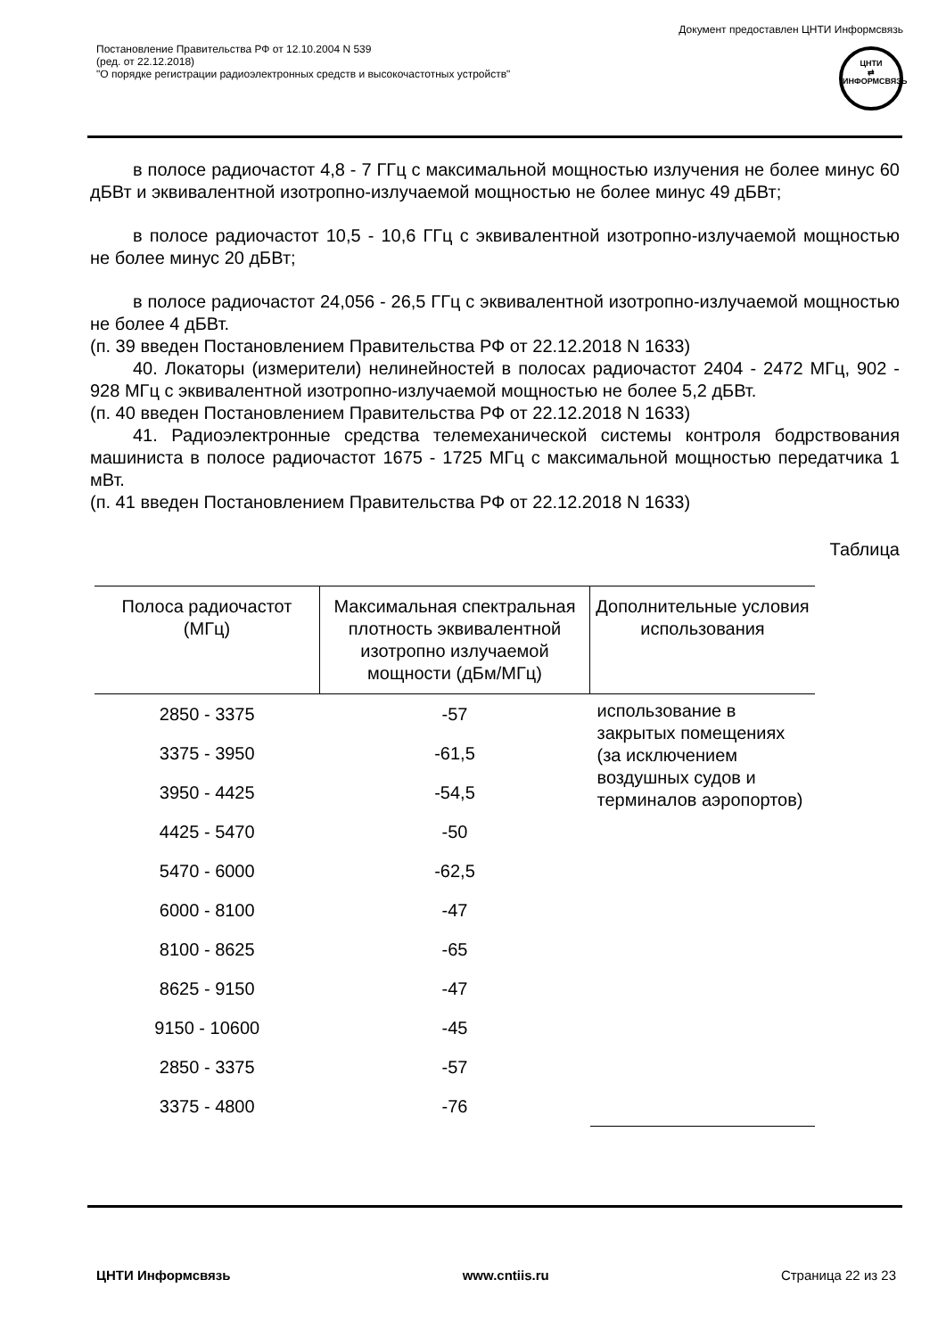Документ предоставлен ЦНТИ Информсвязь
Постановление Правительства РФ от 12.10.2004 N 539
(ред. от 22.12.2018)
"О порядке регистрации радиоэлектронных средств и высокочастотных устройств"
ЦНТИ
⇄
ИНФОРМСВЯЗЬ
в полосе радиочастот 4,8 - 7 ГГц с максимальной мощностью излучения не более минус 60 дБВт и эквивалентной изотропно-излучаемой мощностью не более минус 49 дБВт;
в полосе радиочастот 10,5 - 10,6 ГГц с эквивалентной изотропно-излучаемой мощностью не более минус 20 дБВт;
в полосе радиочастот 24,056 - 26,5 ГГц с эквивалентной изотропно-излучаемой мощностью не более 4 дБВт.
(п. 39 введен Постановлением Правительства РФ от 22.12.2018 N 1633)
40. Локаторы (измерители) нелинейностей в полосах радиочастот 2404 - 2472 МГц, 902 - 928 МГц с эквивалентной изотропно-излучаемой мощностью не более 5,2 дБВт.
(п. 40 введен Постановлением Правительства РФ от 22.12.2018 N 1633)
41. Радиоэлектронные средства телемеханической системы контроля бодрствования машиниста в полосе радиочастот 1675 - 1725 МГц с максимальной мощностью передатчика 1 мВт.
(п. 41 введен Постановлением Правительства РФ от 22.12.2018 N 1633)
Таблица
| Полоса радиочастот (МГц) | Максимальная спектральная плотность эквивалентной изотропно излучаемой мощности (дБм/МГц) | Дополнительные условия использования |
| --- | --- | --- |
| 2850 - 3375 | -57 | использование в закрытых помещениях (за исключением воздушных судов и терминалов аэропортов) |
| 3375 - 3950 | -61,5 | |
| 3950 - 4425 | -54,5 | |
| 4425 - 5470 | -50 | |
| 5470 - 6000 | -62,5 | |
| 6000 - 8100 | -47 | |
| 8100 - 8625 | -65 | |
| 8625 - 9150 | -47 | |
| 9150 - 10600 | -45 | |
| 2850 - 3375 | -57 | |
| 3375 - 4800 | -76 | |
ЦНТИ Информсвязь www.cntiis.ru Страница 22 из 23